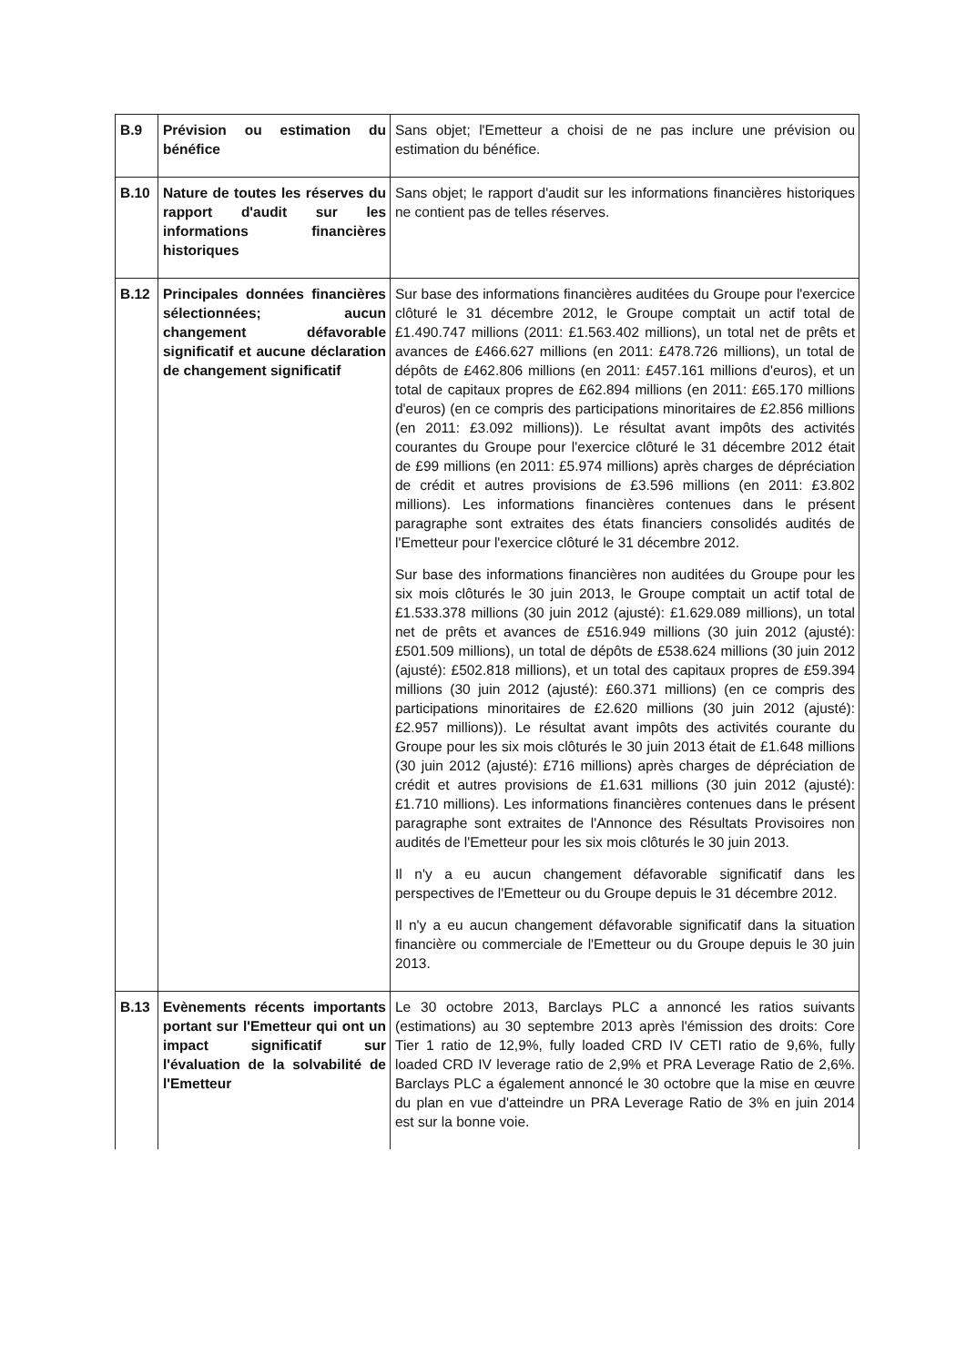| B.9 | Prévision ou estimation du bénéfice | Sans objet; l'Emetteur a choisi de ne pas inclure une prévision ou estimation du bénéfice. |
| B.10 | Nature de toutes les réserves du rapport d'audit sur les informations financières historiques | Sans objet; le rapport d'audit sur les informations financières historiques ne contient pas de telles réserves. |
| B.12 | Principales données financières sélectionnées; aucun changement défavorable significatif et aucune déclaration de changement significatif | Sur base des informations financières auditées du Groupe pour l'exercice clôturé le 31 décembre 2012, le Groupe comptait un actif total de £1.490.747 millions (2011: £1.563.402 millions), un total net de prêts et avances de £466.627 millions (en 2011: £478.726 millions), un total de dépôts de £462.806 millions (en 2011: £457.161 millions d'euros), et un total de capitaux propres de £62.894 millions (en 2011: £65.170 millions d'euros) (en ce compris des participations minoritaires de £2.856 millions (en 2011: £3.092 millions)). Le résultat avant impôts des activités courantes du Groupe pour l'exercice clôturé le 31 décembre 2012 était de £99 millions (en 2011: £5.974 millions) après charges de dépréciation de crédit et autres provisions de £3.596 millions (en 2011: £3.802 millions). Les informations financières contenues dans le présent paragraphe sont extraites des états financiers consolidés audités de l'Emetteur pour l'exercice clôturé le 31 décembre 2012. Sur base des informations financières non auditées du Groupe pour les six mois clôturés le 30 juin 2013, le Groupe comptait un actif total de £1.533.378 millions (30 juin 2012 (ajusté): £1.629.089 millions), un total net de prêts et avances de £516.949 millions (30 juin 2012 (ajusté): £501.509 millions), un total de dépôts de £538.624 millions (30 juin 2012 (ajusté): £502.818 millions), et un total des capitaux propres de £59.394 millions (30 juin 2012 (ajusté): £60.371 millions) (en ce compris des participations minoritaires de £2.620 millions (30 juin 2012 (ajusté): £2.957 millions)). Le résultat avant impôts des activités courante du Groupe pour les six mois clôturés le 30 juin 2013 était de £1.648 millions (30 juin 2012 (ajusté): £716 millions) après charges de dépréciation de crédit et autres provisions de £1.631 millions (30 juin 2012 (ajusté): £1.710 millions). Les informations financières contenues dans le présent paragraphe sont extraites de l'Annonce des Résultats Provisoires non audités de l'Emetteur pour les six mois clôturés le 30 juin 2013. Il n'y a eu aucun changement défavorable significatif dans les perspectives de l'Emetteur ou du Groupe depuis le 31 décembre 2012. Il n'y a eu aucun changement défavorable significatif dans la situation financière ou commerciale de l'Emetteur ou du Groupe depuis le 30 juin 2013. |
| B.13 | Evènements récents importants portant sur l'Emetteur qui ont un impact significatif sur l'évaluation de la solvabilité de l'Emetteur | Le 30 octobre 2013, Barclays PLC a annoncé les ratios suivants (estimations) au 30 septembre 2013 après l'émission des droits: Core Tier 1 ratio de 12,9%, fully loaded CRD IV CETI ratio de 9,6%, fully loaded CRD IV leverage ratio de 2,9% et PRA Leverage Ratio de 2,6%. Barclays PLC a également annoncé le 30 octobre que la mise en œuvre du plan en vue d'atteindre un PRA Leverage Ratio de 3% en juin 2014 est sur la bonne voie. |